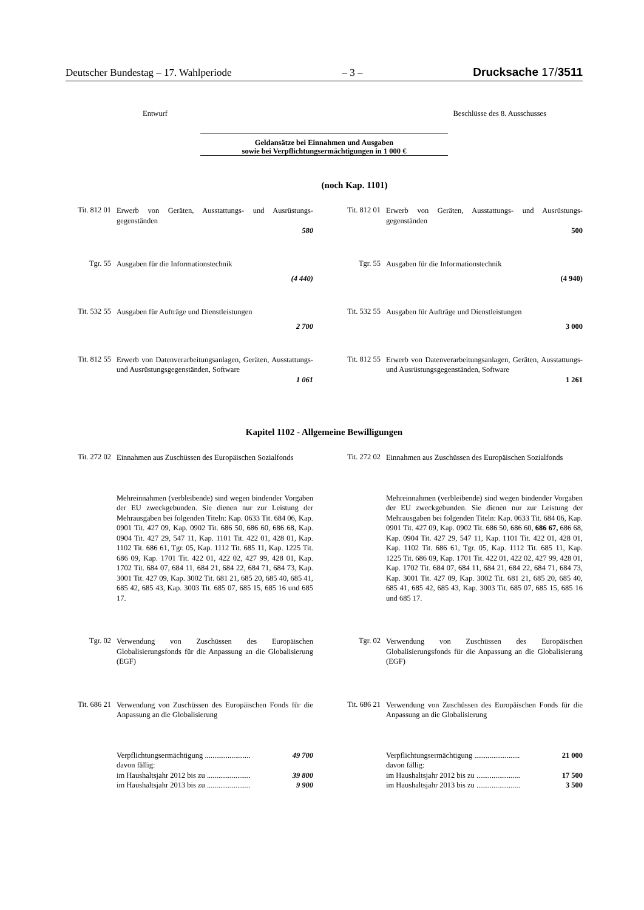Deutscher Bundestag – 17. Wahlperiode – 3 – Drucksache 17/3511
Entwurf Beschlüsse des 8. Ausschusses
Geldansätze bei Einnahmen und Ausgaben
sowie bei Verpflichtungsermächtigungen in 1 000 €
(noch Kap. 1101)
Tit. 812 01
Erwerb von Geräten, Ausstattungs- und Ausrüstungs-gegenständen
580
Tit. 812 01
Erwerb von Geräten, Ausstattungs- und Ausrüstungs-gegenständen
500
Tgr. 55
Ausgaben für die Informationstechnik
(4 440)
Tgr. 55
Ausgaben für die Informationstechnik
(4 940)
Tit. 532 55
Ausgaben für Aufträge und Dienstleistungen
2 700
Tit. 532 55
Ausgaben für Aufträge und Dienstleistungen
3 000
Tit. 812 55
Erwerb von Datenverarbeitungsanlagen, Geräten, Ausstattungs- und Ausrüstungsgegenständen, Software
1 061
Tit. 812 55
Erwerb von Datenverarbeitungsanlagen, Geräten, Ausstattungs- und Ausrüstungsgegenständen, Software
1 261
Kapitel 1102 - Allgemeine Bewilligungen
Tit. 272 02
Einnahmen aus Zuschüssen des Europäischen Sozialfonds
Tit. 272 02
Einnahmen aus Zuschüssen des Europäischen Sozialfonds
Mehreinnahmen (verbleibende) sind wegen bindender Vorgaben der EU zweckgebunden. Sie dienen nur zur Leistung der Mehrausgaben bei folgenden Titeln: Kap. 0633 Tit. 684 06, Kap. 0901 Tit. 427 09, Kap. 0902 Tit. 686 50, 686 60, 686 68, Kap. 0904 Tit. 427 29, 547 11, Kap. 1101 Tit. 422 01, 428 01, Kap. 1102 Tit. 686 61, Tgr. 05, Kap. 1112 Tit. 685 11, Kap. 1225 Tit. 686 09, Kap. 1701 Tit. 422 01, 422 02, 427 99, 428 01, Kap. 1702 Tit. 684 07, 684 11, 684 21, 684 22, 684 71, 684 73, Kap. 3001 Tit. 427 09, Kap. 3002 Tit. 681 21, 685 20, 685 40, 685 41, 685 42, 685 43, Kap. 3003 Tit. 685 07, 685 15, 685 16 und 685 17.
Mehreinnahmen (verbleibende) sind wegen bindender Vorgaben der EU zweckgebunden. Sie dienen nur zur Leistung der Mehrausgaben bei folgenden Titeln: Kap. 0633 Tit. 684 06, Kap. 0901 Tit. 427 09, Kap. 0902 Tit. 686 50, 686 60, 686 67, 686 68, Kap. 0904 Tit. 427 29, 547 11, Kap. 1101 Tit. 422 01, 428 01, Kap. 1102 Tit. 686 61, Tgr. 05, Kap. 1112 Tit. 685 11, Kap. 1225 Tit. 686 09, Kap. 1701 Tit. 422 01, 422 02, 427 99, 428 01, Kap. 1702 Tit. 684 07, 684 11, 684 21, 684 22, 684 71, 684 73, Kap. 3001 Tit. 427 09, Kap. 3002 Tit. 681 21, 685 20, 685 40, 685 41, 685 42, 685 43, Kap. 3003 Tit. 685 07, 685 15, 685 16 und 685 17.
Tgr. 02
Verwendung von Zuschüssen des Europäischen Globalisierungsfonds für die Anpassung an die Globalisierung (EGF)
Tgr. 02
Verwendung von Zuschüssen des Europäischen Globalisierungsfonds für die Anpassung an die Globalisierung (EGF)
Tit. 686 21
Verwendung von Zuschüssen des Europäischen Fonds für die Anpassung an die Globalisierung
Tit. 686 21
Verwendung von Zuschüssen des Europäischen Fonds für die Anpassung an die Globalisierung
| Verpflichtungsermächtigung ........................ | 49 700 |
| davon fällig: | |
| im Haushaltsjahr 2012 bis zu ....................... | 39 800 |
| im Haushaltsjahr 2013 bis zu ....................... | 9 900 |
| Verpflichtungsermächtigung ........................ | 21 000 |
| davon fällig: | |
| im Haushaltsjahr 2012 bis zu ....................... | 17 500 |
| im Haushaltsjahr 2013 bis zu ....................... | 3 500 |